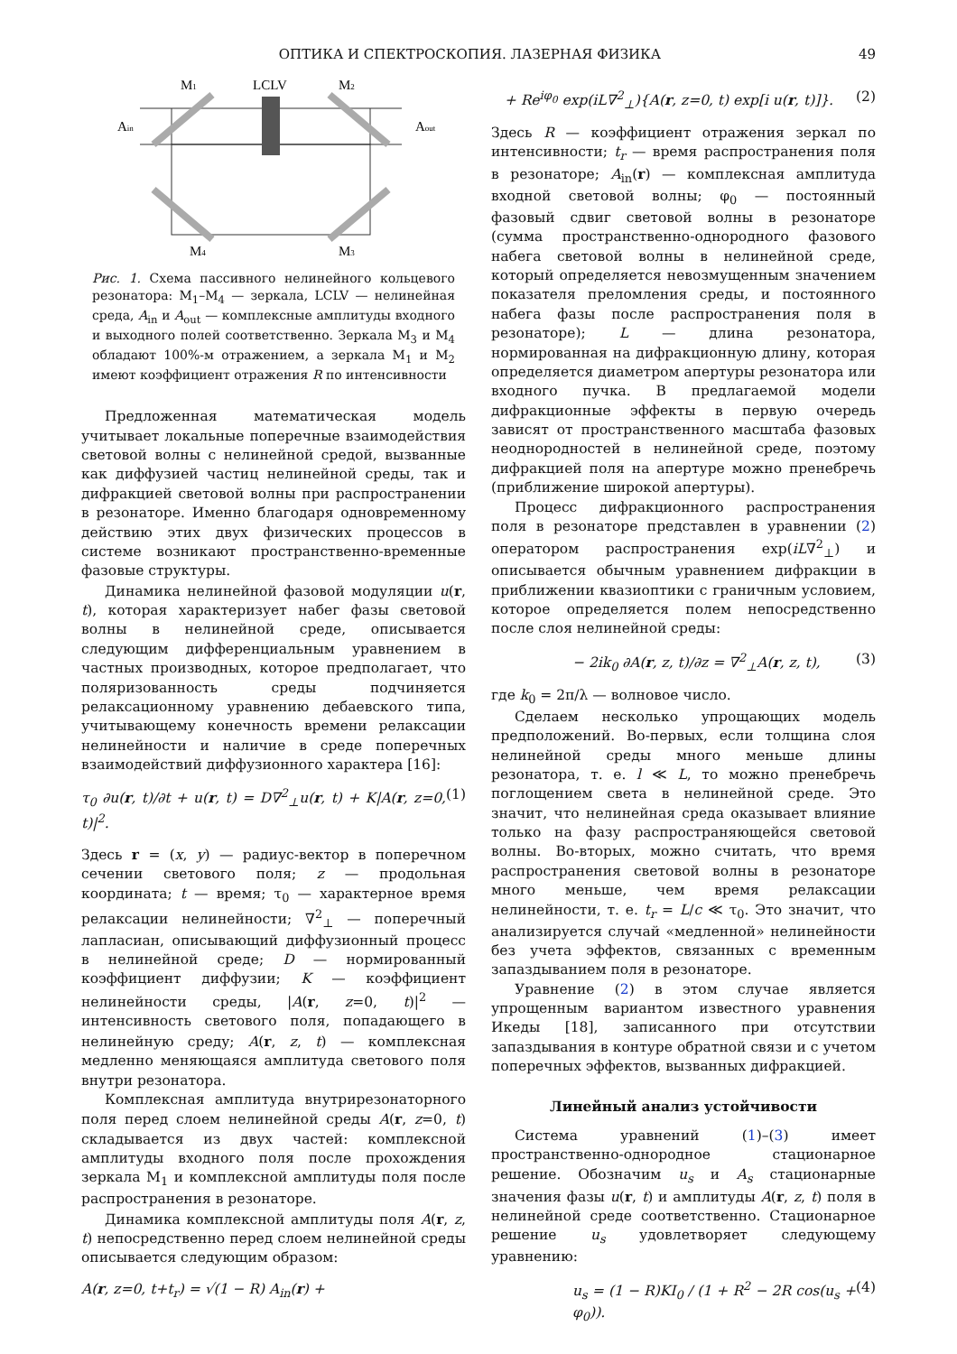ОПТИКА И СПЕКТРОСКОПИЯ. ЛАЗЕРНАЯ ФИЗИКА 49
M1
LCLV
M2
Ain
Aout
M4
M3
Рис. 1. Схема пассивного нелинейного кольцевого резонатора: M<sub>1</sub>–M<sub>4</sub> — зеркала, LCLV — нелинейная среда, A<sub>in</sub> и A<sub>out</sub> — комплексные амплитуды входного и выходного полей соответственно. Зеркала M<sub>3</sub> и M<sub>4</sub> обладают 100%-м отражением, а зеркала M<sub>1</sub> и M<sub>2</sub> имеют коэффициент отражения R по интенсивности
Предложенная математическая модель учитывает локальные поперечные взаимодействия световой волны с нелинейной средой, вызванные как диффузией частиц нелинейной среды, так и дифракцией световой волны при распространении в резонаторе. Именно благодаря одновременному действию этих двух физических процессов в системе возникают пространственно-временные фазовые структуры.
Динамика нелинейной фазовой модуляции u(r, t), которая характеризует набег фазы световой волны в нелинейной среде, описывается следующим дифференциальным уравнением в частных производных, которое предполагает, что поляризованность среды подчиняется релаксационному уравнению дебаевского типа, учитывающему конечность времени релаксации нелинейности и наличие в среде поперечных взаимодействий диффузионного характера [16]:
τ<sub>0</sub> ∂u(r, t)/∂t + u(r, t) = D∇<sup>2</sup><sub>⊥</sub>u(r, t) + K|A(r, z=0, t)|<sup>2</sup>. (1)
Здесь r = (x, y) — радиус-вектор в поперечном сечении светового поля; z — продольная координата; t — время; τ<sub>0</sub> — характерное время релаксации нелинейности; ∇<sup>2</sup><sub>⊥</sub> — поперечный лапласиан, описывающий диффузионный процесс в нелинейной среде; D — нормированный коэффициент диффузии; K — коэффициент нелинейности среды, |A(r, z=0, t)|<sup>2</sup> — интенсивность светового поля, попадающего в нелинейную среду; A(r, z, t) — комплексная медленно меняющаяся амплитуда светового поля внутри резонатора.
Комплексная амплитуда внутрирезонаторного поля перед слоем нелинейной среды A(r, z=0, t) складывается из двух частей: комплексной амплитуды входного поля после прохождения зеркала M<sub>1</sub> и комплексной амплитуды поля после распространения в резонаторе.
Динамика комплексной амплитуды поля A(r, z, t) непосредственно перед слоем нелинейной среды описывается следующим образом:
A(r, z=0, t+t<sub>r</sub>) = √(1 − R) A<sub>in</sub>(r) +
+ Re<sup>iφ<sub>0</sub></sup> exp(iL∇<sup>2</sup><sub>⊥</sub>){A(r, z=0, t) exp[i u(r, t)]}. (2)
Здесь R — коэффициент отражения зеркал по интенсивности; t<sub>r</sub> — время распространения поля в резонаторе; A<sub>in</sub>(r) — комплексная амплитуда входной световой волны; φ<sub>0</sub> — постоянный фазовый сдвиг световой волны в резонаторе (сумма пространственно-однородного фазового набега световой волны в нелинейной среде, который определяется невозмущенным значением показателя преломления среды, и постоянного набега фазы после распространения поля в резонаторе); L — длина резонатора, нормированная на дифракционную длину, которая определяется диаметром апертуры резонатора или входного пучка. В предлагаемой модели дифракционные эффекты в первую очередь зависят от пространственного масштаба фазовых неоднородностей в нелинейной среде, поэтому дифракцией поля на апертуре можно пренебречь (приближение широкой апертуры).
Процесс дифракционного распространения поля в резонаторе представлен в уравнении (2) оператором распространения exp(iL∇<sup>2</sup><sub>⊥</sub>) и описывается обычным уравнением дифракции в приближении квазиоптики с граничным условием, которое определяется полем непосредственно после слоя нелинейной среды:
− 2ik<sub>0</sub> ∂A(r, z, t)/∂z = ∇<sup>2</sup><sub>⊥</sub>A(r, z, t), (3)
где k<sub>0</sub> = 2π/λ — волновое число.
Сделаем несколько упрощающих модель предположений. Во-первых, если толщина слоя нелинейной среды много меньше длины резонатора, т. е. l ≪ L, то можно пренебречь поглощением света в нелинейной среде. Это значит, что нелинейная среда оказывает влияние только на фазу распространяющейся световой волны. Во-вторых, можно считать, что время распространения световой волны в резонаторе много меньше, чем время релаксации нелинейности, т. е. t<sub>r</sub> = L/c ≪ τ<sub>0</sub>. Это значит, что анализируется случай «медленной» нелинейности без учета эффектов, связанных с временным запаздыванием поля в резонаторе.
Уравнение (2) в этом случае является упрощенным вариантом известного уравнения Икеды [18], записанного при отсутствии запаздывания в контуре обратной связи и с учетом поперечных эффектов, вызванных дифракцией.
Линейный анализ устойчивости
Система уравнений (1)–(3) имеет пространственно-однородное стационарное решение. Обозначим u<sub>s</sub> и A<sub>s</sub> стационарные значения фазы u(r, t) и амплитуды A(r, z, t) поля в нелинейной среде соответственно. Стационарное решение u<sub>s</sub> удовлетворяет следующему уравнению:
u<sub>s</sub> = (1 − R)KI<sub>0</sub> / (1 + R<sup>2</sup> − 2R cos(u<sub>s</sub> + φ<sub>0</sub>)). (4)